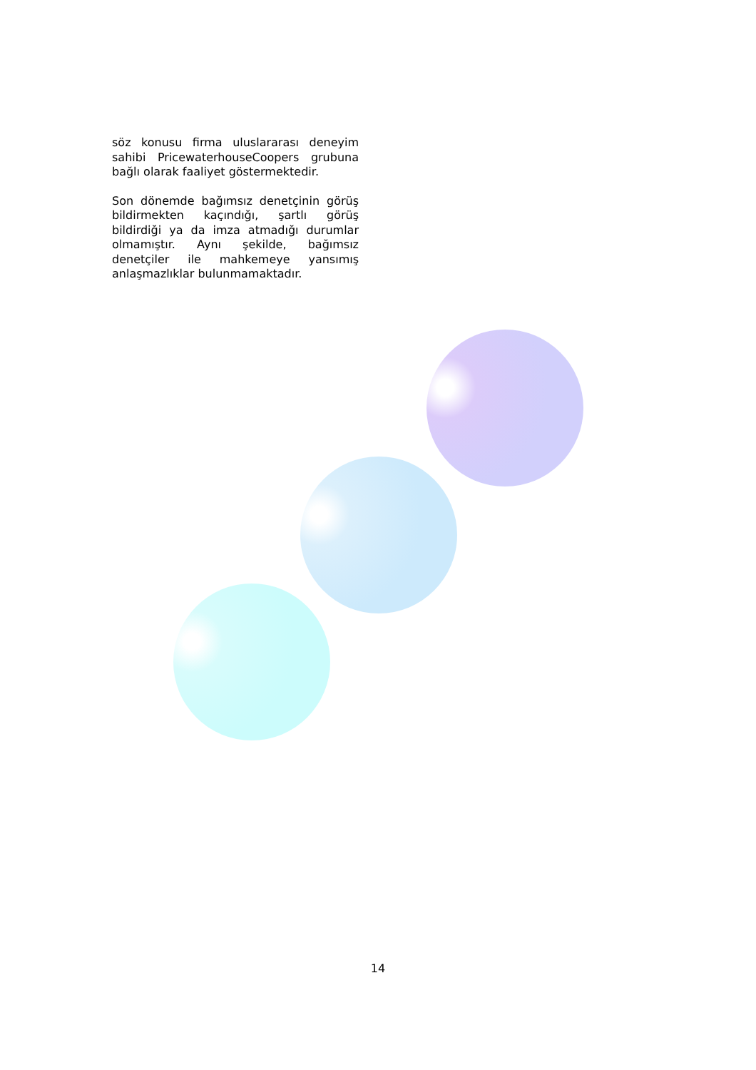söz konusu firma uluslararası deneyim sahibi PricewaterhouseCoopers grubuna bağlı olarak faaliyet göstermektedir.
Son dönemde bağımsız denetçinin görüş bildirmekten kaçındığı, şartlı görüş bildirdiği ya da imza atmadığı durumlar olmamıştır. Aynı şekilde, bağımsız denetçiler ile mahkemeye yansımış anlaşmazlıklar bulunmamaktadır.
14